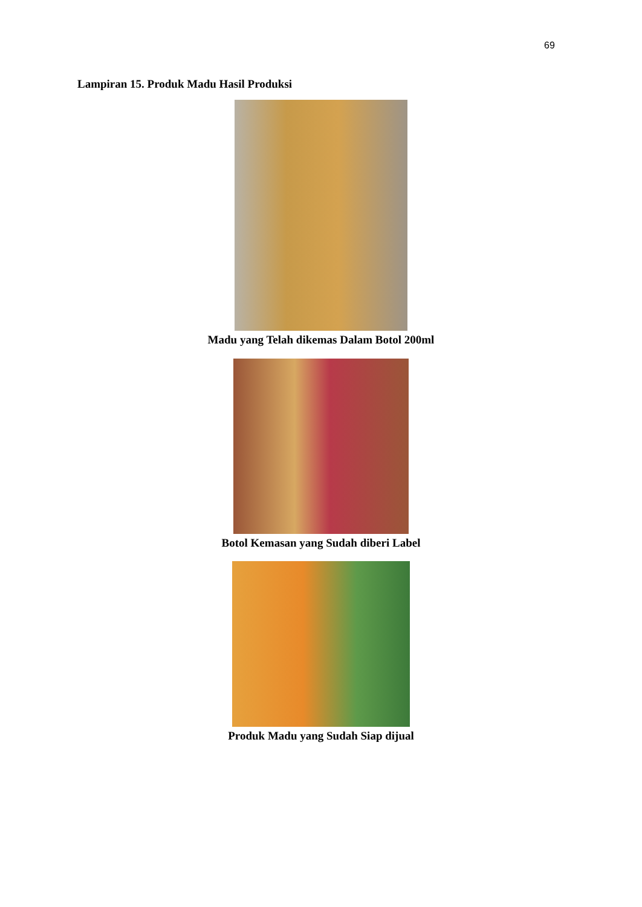69
Lampiran 15. Produk Madu Hasil Produksi
Madu yang Telah dikemas Dalam Botol 200ml
Botol Kemasan yang Sudah diberi Label
Produk Madu yang Sudah Siap dijual